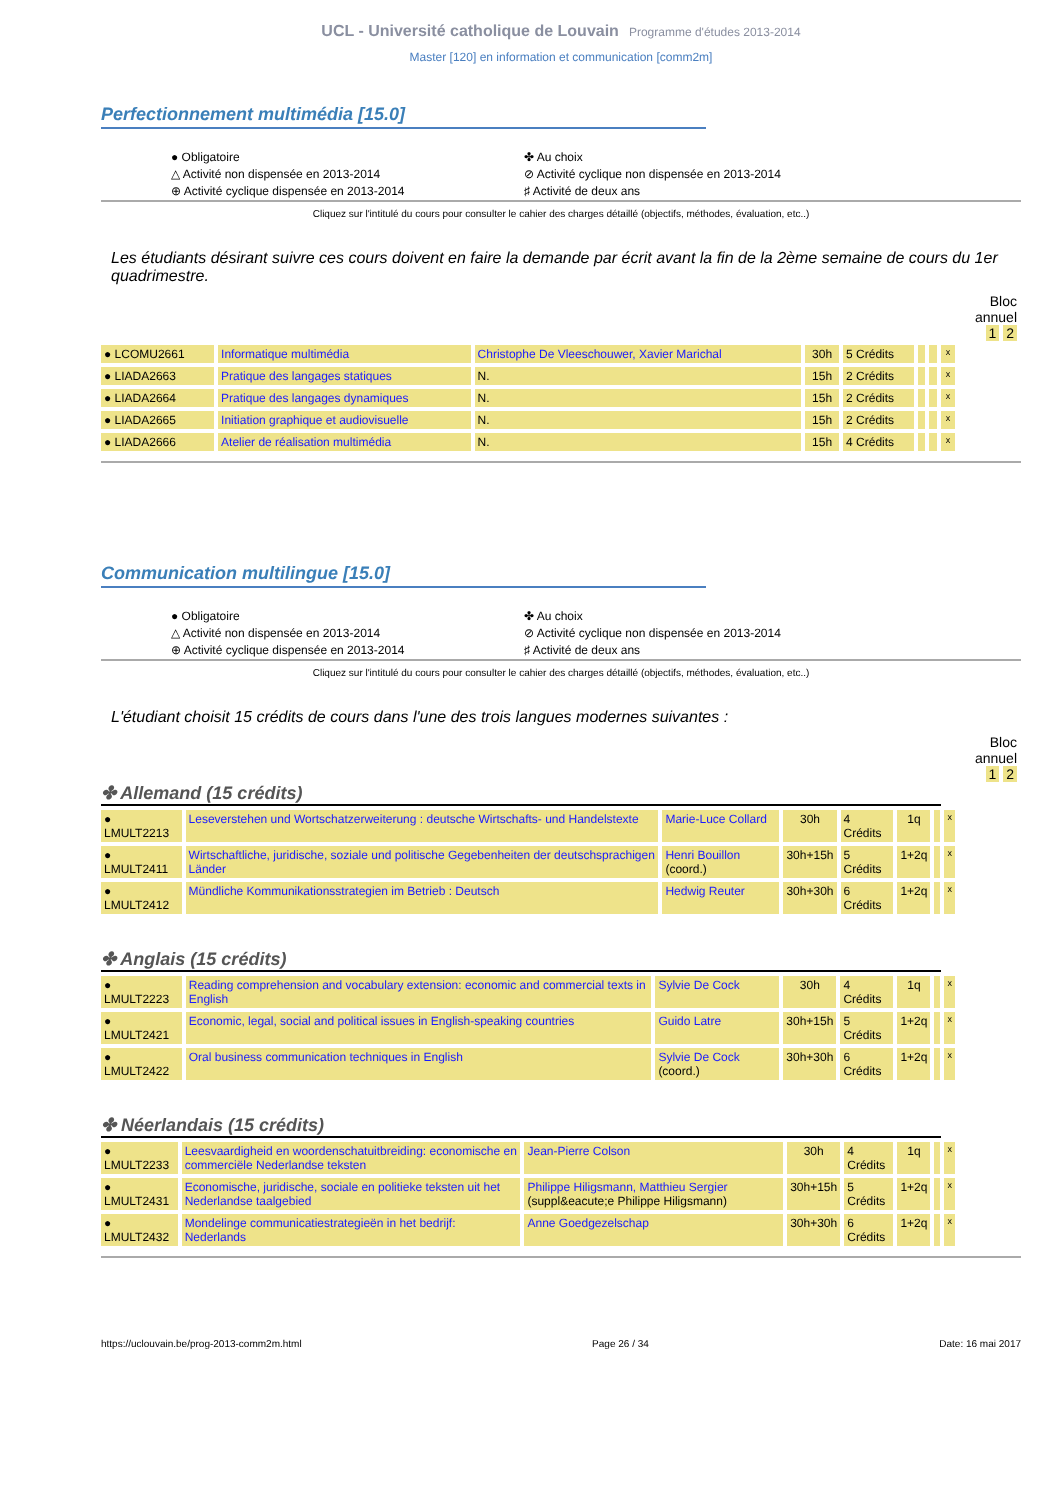UCL - Université catholique de Louvain Programme d'études 2013-2014
Master [120] en information et communication [comm2m]
Perfectionnement multimédia [15.0]
● Obligatoire
△ Activité non dispensée en 2013-2014
⊕ Activité cyclique dispensée en 2013-2014
✤ Au choix
⊘ Activité cyclique non dispensée en 2013-2014
♯ Activité de deux ans
Cliquez sur l'intitulé du cours pour consulter le cahier des charges détaillé (objectifs, méthodes, évaluation, etc..)
Les étudiants désirant suivre ces cours doivent en faire la demande par écrit avant la fin de la 2ème semaine de cours du 1er quadrimestre.
Bloc
annuel
1 2
| ● LCOMU2661 | Informatique multimédia | Christophe De Vleeschouwer, Xavier Marichal | 30h | 5 Crédits | | | x |
| ● LIADA2663 | Pratique des langages statiques | N. | 15h | 2 Crédits | | | x |
| ● LIADA2664 | Pratique des langages dynamiques | N. | 15h | 2 Crédits | | | x |
| ● LIADA2665 | Initiation graphique et audiovisuelle | N. | 15h | 2 Crédits | | | x |
| ● LIADA2666 | Atelier de réalisation multimédia | N. | 15h | 4 Crédits | | | x |
Communication multilingue [15.0]
● Obligatoire
△ Activité non dispensée en 2013-2014
⊕ Activité cyclique dispensée en 2013-2014
✤ Au choix
⊘ Activité cyclique non dispensée en 2013-2014
♯ Activité de deux ans
Cliquez sur l'intitulé du cours pour consulter le cahier des charges détaillé (objectifs, méthodes, évaluation, etc..)
L'étudiant choisit 15 crédits de cours dans l'une des trois langues modernes suivantes :
Bloc
annuel
1 2
✤ Allemand (15 crédits)
| ● LMULT2213 | Leseverstehen und Wortschatzerweiterung : deutsche Wirtschafts- und Handelstexte | Marie-Luce Collard | 30h | 4 Crédits | 1q | | x |
| ● LMULT2411 | Wirtschaftliche, juridische, soziale und politische Gegebenheiten der deutschsprachigen Länder | Henri Bouillon (coord.) | 30h+15h | 5 Crédits | 1+2q | | x |
| ● LMULT2412 | Mündliche Kommunikationsstrategien im Betrieb : Deutsch | Hedwig Reuter | 30h+30h | 6 Crédits | 1+2q | | x |
✤ Anglais (15 crédits)
| ● LMULT2223 | Reading comprehension and vocabulary extension: economic and commercial texts in English | Sylvie De Cock | 30h | 4 Crédits | 1q | | x |
| ● LMULT2421 | Economic, legal, social and political issues in English-speaking countries | Guido Latre | 30h+15h | 5 Crédits | 1+2q | | x |
| ● LMULT2422 | Oral business communication techniques in English | Sylvie De Cock (coord.) | 30h+30h | 6 Crédits | 1+2q | | x |
✤ Néerlandais (15 crédits)
| ● LMULT2233 | Leesvaardigheid en woordenschatuitbreiding: economische en commerciële Nederlandse teksten | Jean-Pierre Colson | 30h | 4 Crédits | 1q | | x |
| ● LMULT2431 | Economische, juridische, sociale en politieke teksten uit het Nederlandse taalgebied | Philippe Hiligsmann, Matthieu Sergier (suppl&eacute;e Philippe Hiligsmann) | 30h+15h | 5 Crédits | 1+2q | | x |
| ● LMULT2432 | Mondelinge communicatiestrategieën in het bedrijf: Nederlands | Anne Goedgezelschap | 30h+30h | 6 Crédits | 1+2q | | x |
https://uclouvain.be/prog-2013-comm2m.html Page 26 / 34 Date: 16 mai 2017